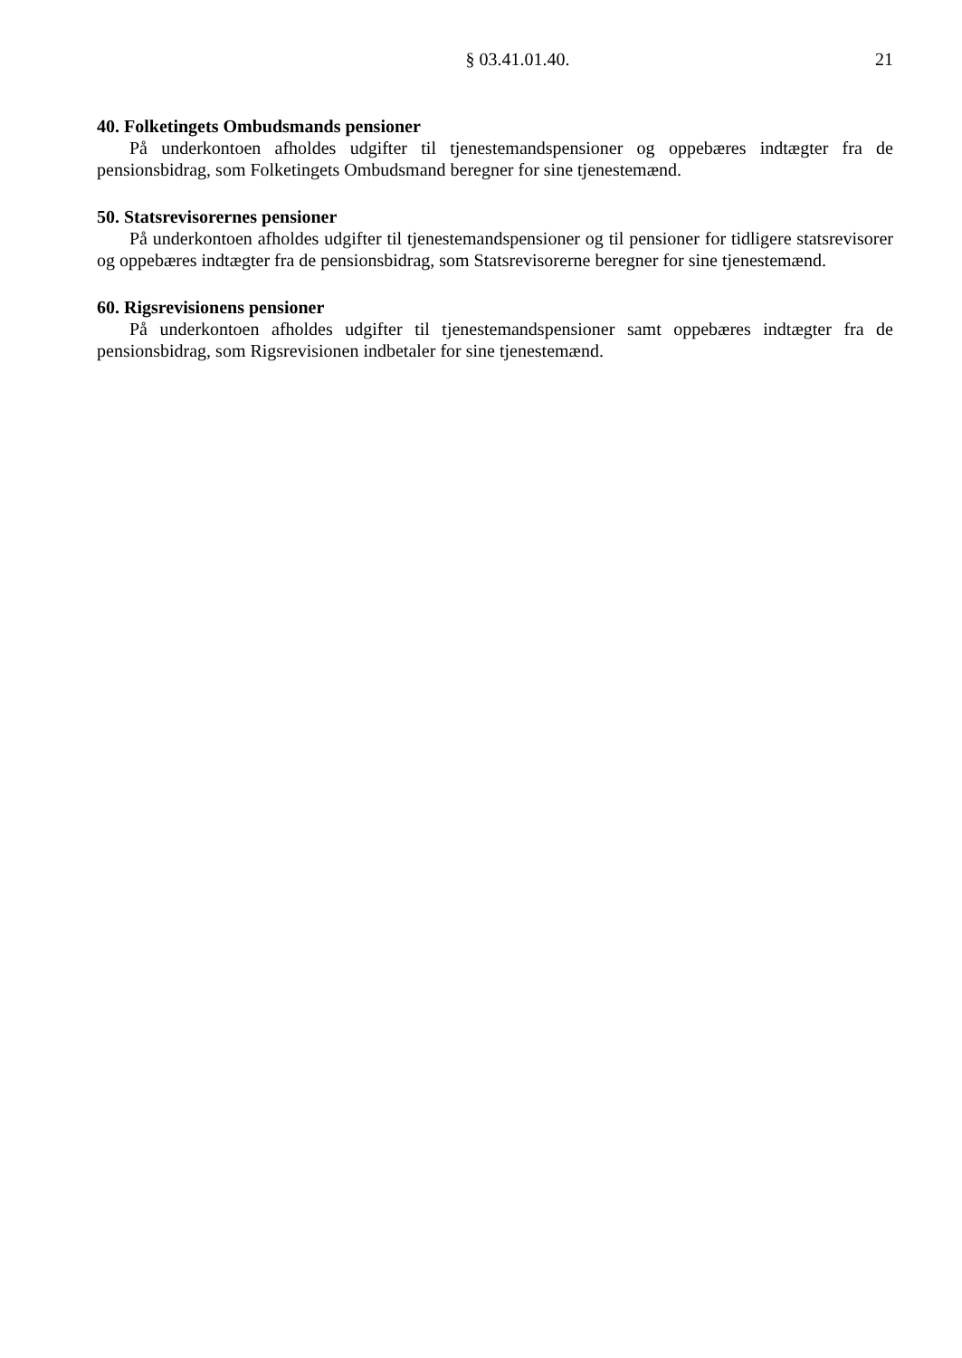§ 03.41.01.40. 21
40. Folketingets Ombudsmands pensioner
På underkontoen afholdes udgifter til tjenestemandspensioner og oppebæres indtægter fra de pensionsbidrag, som Folketingets Ombudsmand beregner for sine tjenestemænd.
50. Statsrevisorernes pensioner
På underkontoen afholdes udgifter til tjenestemandspensioner og til pensioner for tidligere statsrevisorer og oppebæres indtægter fra de pensionsbidrag, som Statsrevisorerne beregner for sine tjenestemænd.
60. Rigsrevisionens pensioner
På underkontoen afholdes udgifter til tjenestemandspensioner samt oppebæres indtægter fra de pensionsbidrag, som Rigsrevisionen indbetaler for sine tjenestemænd.